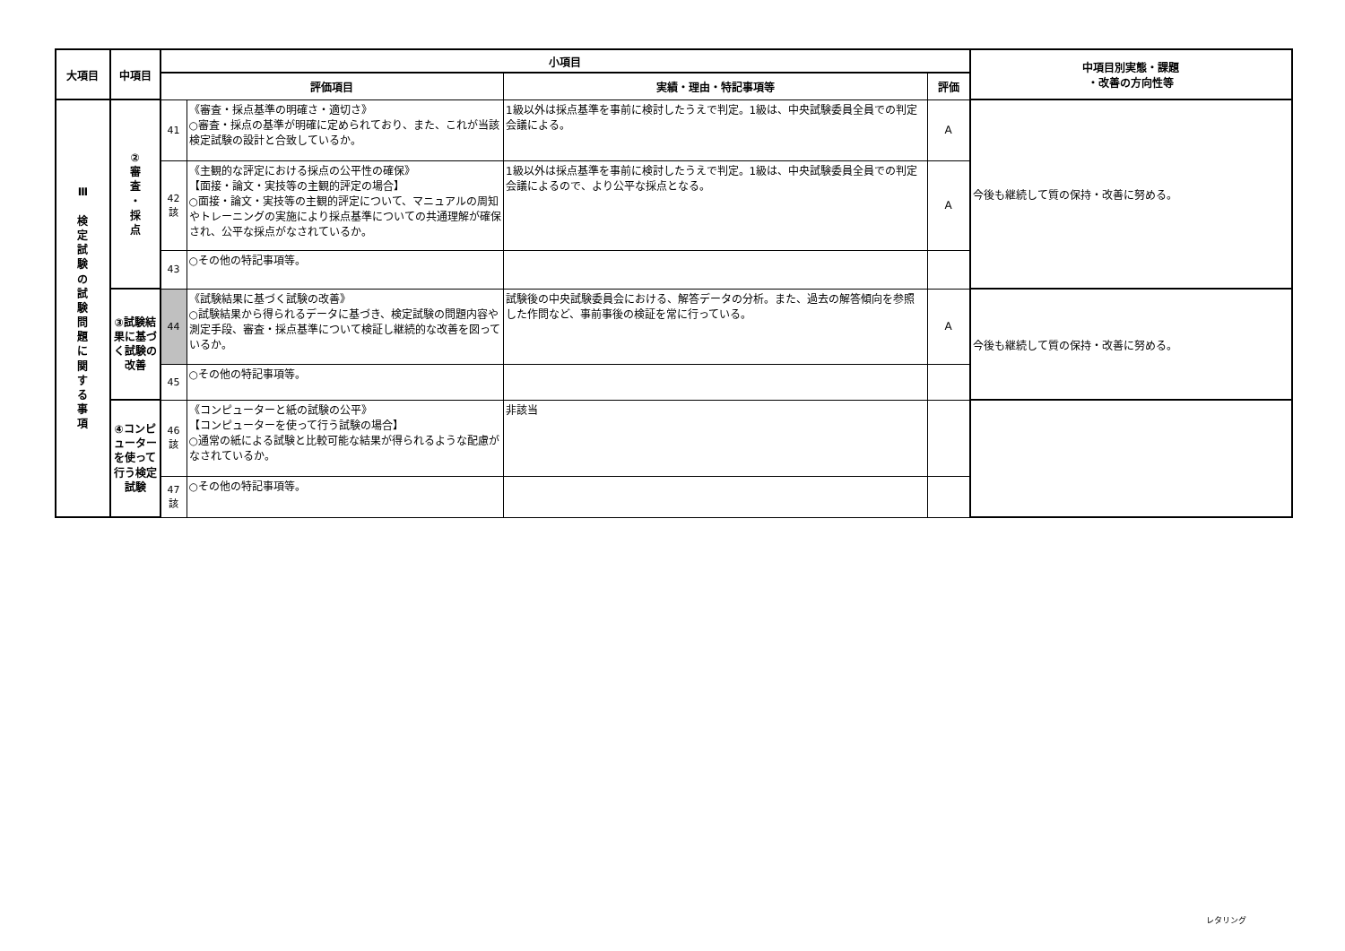| 大項目 | 中項目 | 小項目 | | | | 中項目別実態・課題 ・改善の方向性等 |
| --- | --- | --- | --- | --- | --- | --- |
| | | 評価項目 | | 実績・理由・特記事項等 | 評価 | |
| Ⅲ 検 定 試 験 の 試 験 問 題 に 関 す る 事 項 | ② 審 査 ・ 採 点 | 41 | 《審査・採点基準の明確さ・適切さ》 ○審査・採点の基準が明確に定められており、また、これが当該検定試験の設計と合致しているか。 | 1級以外は採点基準を事前に検討したうえで判定。1級は、中央試験委員全員での判定会議による。 | A | 今後も継続して質の保持・改善に努める。 |
| | | 42 該 | 《主観的な評定における採点の公平性の確保》 【面接・論文・実技等の主観的評定の場合】 ○面接・論文・実技等の主観的評定について、マニュアルの周知やトレーニングの実施により採点基準についての共通理解が確保され、公平な採点がなされているか。 | 1級以外は採点基準を事前に検討したうえで判定。1級は、中央試験委員全員での判定会議によるので、より公平な採点となる。 | A | |
| | | 43 | ○その他の特記事項等。 | | | |
| | ③試験結果に基づく試験の改善 | 44 | 《試験結果に基づく試験の改善》 ○試験結果から得られるデータに基づき、検定試験の問題内容や測定手段、審査・採点基準について検証し継続的な改善を図っているか。 | 試験後の中央試験委員会における、解答データの分析。また、過去の解答傾向を参照した作問など、事前事後の検証を常に行っている。 | A | 今後も継続して質の保持・改善に努める。 |
| | | 45 | ○その他の特記事項等。 | | | |
| | ④コンピューターを使って行う検定試験 | 46 該 | 《コンピューターと紙の試験の公平》 【コンピューターを使って行う試験の場合】 ○通常の紙による試験と比較可能な結果が得られるような配慮がなされているか。 | 非該当 | | |
| | | 47 該 | ○その他の特記事項等。 | | | |
レタリング